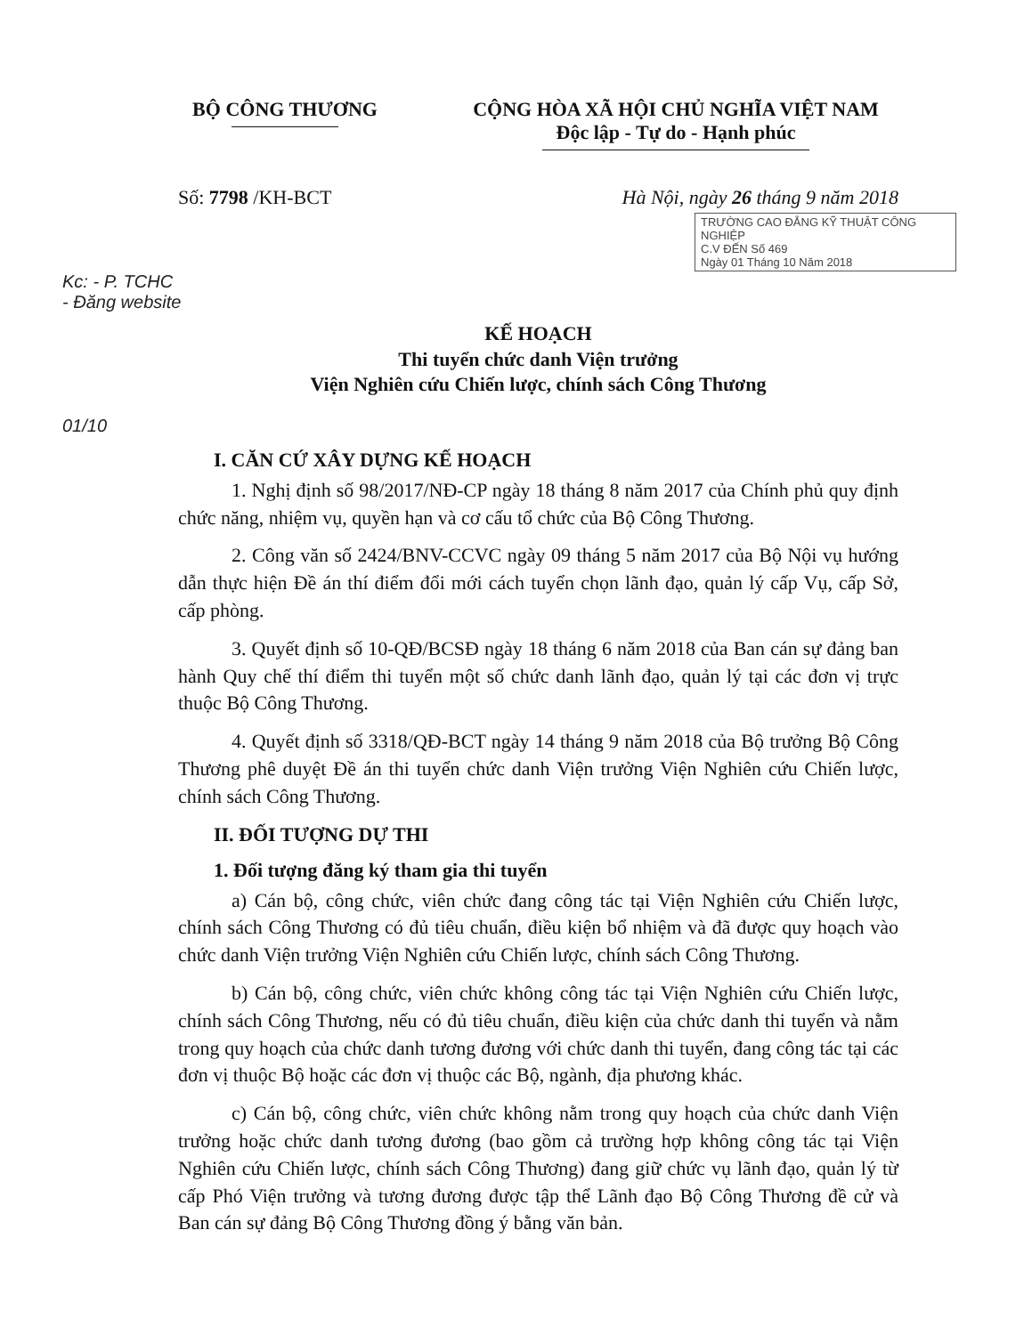BỘ CÔNG THƯƠNG CỘNG HÒA XÃ HỘI CHỦ NGHĨA VIỆT NAM
Độc lập - Tự do - Hạnh phúc
Số: 7798 /KH-BCT Hà Nội, ngày 26 tháng 9 năm 2018
TRƯỜNG CAO ĐẲNG KỸ THUẬT CÔNG NGHIỆP
C.V ĐẾN Số 469
Ngày 01 Tháng 10 Năm 2018
Kc: - P. TCHC
- Đăng website
KẾ HOẠCH
Thi tuyển chức danh Viện trưởng
Viện Nghiên cứu Chiến lược, chính sách Công Thương
01/10
I. CĂN CỨ XÂY DỰNG KẾ HOẠCH
1. Nghị định số 98/2017/NĐ-CP ngày 18 tháng 8 năm 2017 của Chính phủ quy định chức năng, nhiệm vụ, quyền hạn và cơ cấu tổ chức của Bộ Công Thương.
2. Công văn số 2424/BNV-CCVC ngày 09 tháng 5 năm 2017 của Bộ Nội vụ hướng dẫn thực hiện Đề án thí điểm đổi mới cách tuyển chọn lãnh đạo, quản lý cấp Vụ, cấp Sở, cấp phòng.
3. Quyết định số 10-QĐ/BCSĐ ngày 18 tháng 6 năm 2018 của Ban cán sự đảng ban hành Quy chế thí điểm thi tuyển một số chức danh lãnh đạo, quản lý tại các đơn vị trực thuộc Bộ Công Thương.
4. Quyết định số 3318/QĐ-BCT ngày 14 tháng 9 năm 2018 của Bộ trưởng Bộ Công Thương phê duyệt Đề án thi tuyển chức danh Viện trưởng Viện Nghiên cứu Chiến lược, chính sách Công Thương.
II. ĐỐI TƯỢNG DỰ THI
1. Đối tượng đăng ký tham gia thi tuyển
a) Cán bộ, công chức, viên chức đang công tác tại Viện Nghiên cứu Chiến lược, chính sách Công Thương có đủ tiêu chuẩn, điều kiện bổ nhiệm và đã được quy hoạch vào chức danh Viện trưởng Viện Nghiên cứu Chiến lược, chính sách Công Thương.
b) Cán bộ, công chức, viên chức không công tác tại Viện Nghiên cứu Chiến lược, chính sách Công Thương, nếu có đủ tiêu chuẩn, điều kiện của chức danh thi tuyển và nằm trong quy hoạch của chức danh tương đương với chức danh thi tuyển, đang công tác tại các đơn vị thuộc Bộ hoặc các đơn vị thuộc các Bộ, ngành, địa phương khác.
c) Cán bộ, công chức, viên chức không nằm trong quy hoạch của chức danh Viện trưởng hoặc chức danh tương đương (bao gồm cả trường hợp không công tác tại Viện Nghiên cứu Chiến lược, chính sách Công Thương) đang giữ chức vụ lãnh đạo, quản lý từ cấp Phó Viện trưởng và tương đương được tập thể Lãnh đạo Bộ Công Thương đề cử và Ban cán sự đảng Bộ Công Thương đồng ý bằng văn bản.